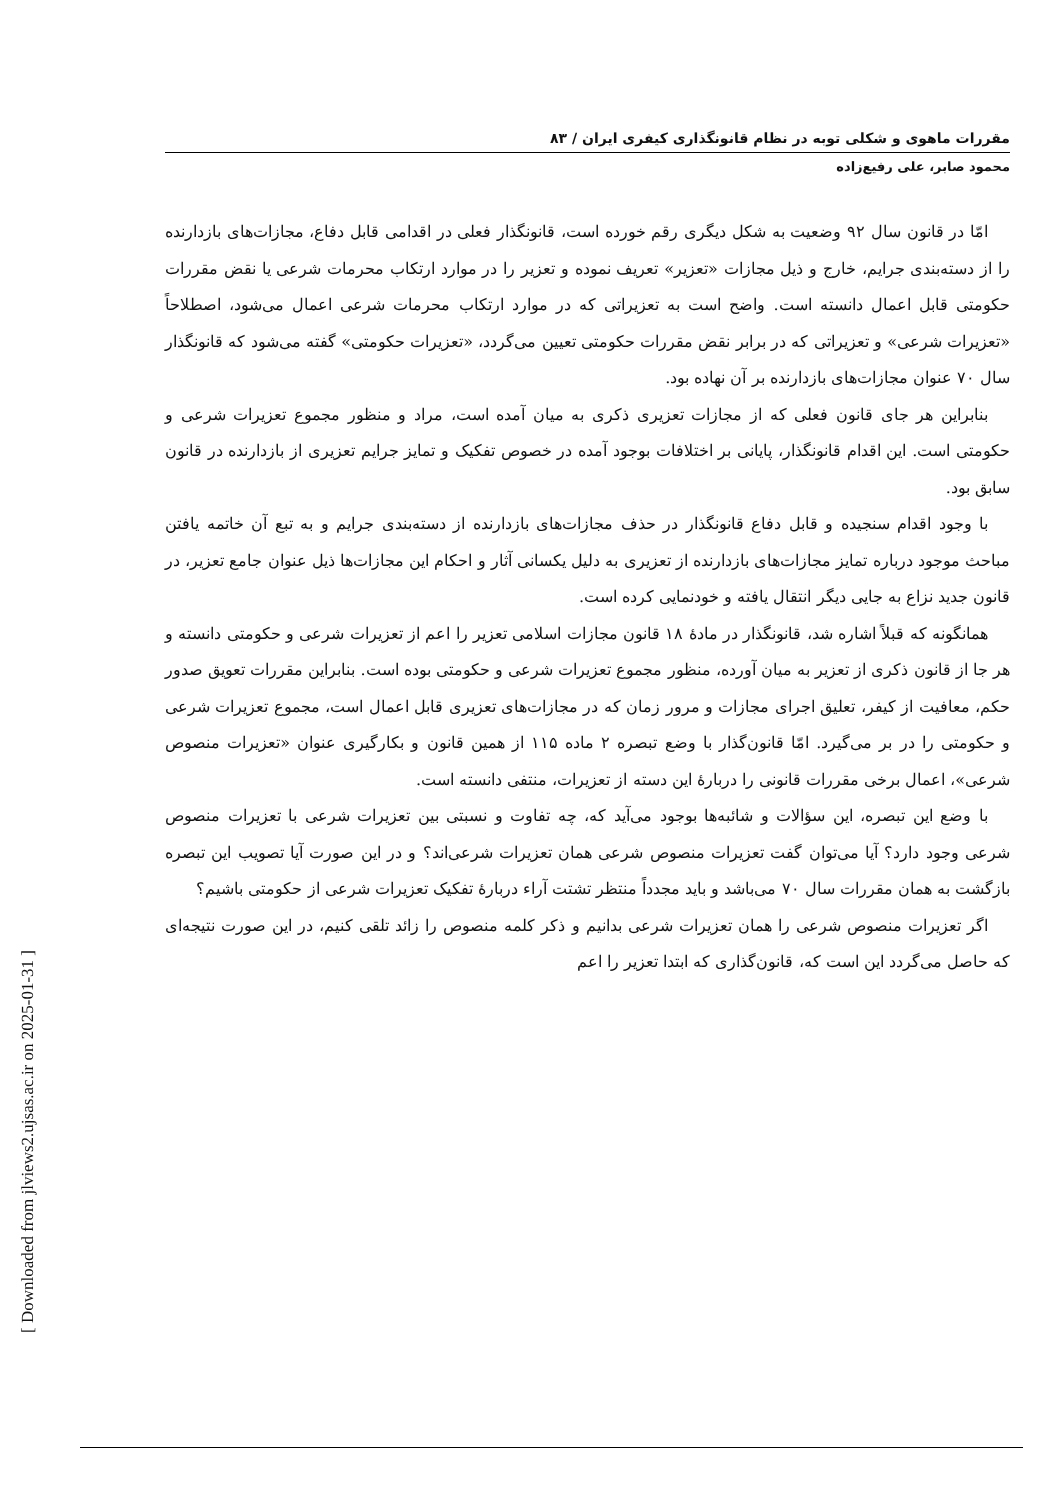[ Downloaded from jlviews2.ujsas.ac.ir on 2025-01-31 ]
مقررات ماهوی و شکلی توبه در نظام قانونگذاری کیفری ایران / ۸۳
محمود صابر، علی رفیع‌زاده
امّا در قانون سال ۹۲ وضعیت به شکل دیگری رقم خورده است، قانونگذار فعلی در اقدامی قابل دفاع، مجازات‌های بازدارنده را از دسته‌بندی جرایم، خارج و ذیل مجازات «تعزیر» تعریف نموده و تعزیر را در موارد ارتکاب محرمات شرعی یا نقض مقررات حکومتی قابل اعمال دانسته است. واضح است به تعزیراتی که در موارد ارتکاب محرمات شرعی اعمال می‌شود، اصطلاحاً «تعزیرات شرعی» و تعزیراتی که در برابر نقض مقررات حکومتی تعیین می‌گردد، «تعزیرات حکومتی» گفته می‌شود که قانونگذار سال ۷۰ عنوان مجازات‌های بازدارنده بر آن نهاده بود.
بنابراین هر جای قانون فعلی که از مجازات تعزیری ذکری به میان آمده است، مراد و منظور مجموع تعزیرات شرعی و حکومتی است. این اقدام قانونگذار، پایانی بر اختلافات بوجود آمده در خصوص تفکیک و تمایز جرایم تعزیری از بازدارنده در قانون سابق بود.
با وجود اقدام سنجیده و قابل دفاع قانونگذار در حذف مجازات‌های بازدارنده از دسته‌بندی جرایم و به تبع آن خاتمه یافتن مباحث موجود درباره تمایز مجازات‌های بازدارنده از تعزیری به دلیل یکسانی آثار و احکام این مجازات‌ها ذیل عنوان جامع تعزیر، در قانون جدید نزاع به جایی دیگر انتقال یافته و خودنمایی کرده است.
همانگونه که قبلاً اشاره شد، قانونگذار در مادهٔ ۱۸ قانون مجازات اسلامی تعزیر را اعم از تعزیرات شرعی و حکومتی دانسته و هر جا از قانون ذکری از تعزیر به میان آورده، منظور مجموع تعزیرات شرعی و حکومتی بوده است. بنابراین مقررات تعویق صدور حکم، معافیت از کیفر، تعلیق اجرای مجازات و مرور زمان که در مجازات‌های تعزیری قابل اعمال است، مجموع تعزیرات شرعی و حکومتی را در بر می‌گیرد. امّا قانون‌گذار با وضع تبصره ۲ ماده ۱۱۵ از همین قانون و بکارگیری عنوان «تعزیرات منصوص شرعی»، اعمال برخی مقررات قانونی را دربارهٔ این دسته از تعزیرات، منتفی دانسته است.
با وضع این تبصره، این سؤالات و شائبه‌ها بوجود می‌آید که، چه تفاوت و نسبتی بین تعزیرات شرعی با تعزیرات منصوص شرعی وجود دارد؟ آیا می‌توان گفت تعزیرات منصوص شرعی همان تعزیرات شرعی‌اند؟ و در این صورت آیا تصویب این تبصره بازگشت به همان مقررات سال ۷۰ می‌باشد و باید مجدداً منتظر تشتت آراء دربارهٔ تفکیک تعزیرات شرعی از حکومتی باشیم؟
اگر تعزیرات منصوص شرعی را همان تعزیرات شرعی بدانیم و ذکر کلمه منصوص را زائد تلقی کنیم، در این صورت نتیجه‌ای که حاصل می‌گردد این است که، قانون‌گذاری که ابتدا تعزیر را اعم